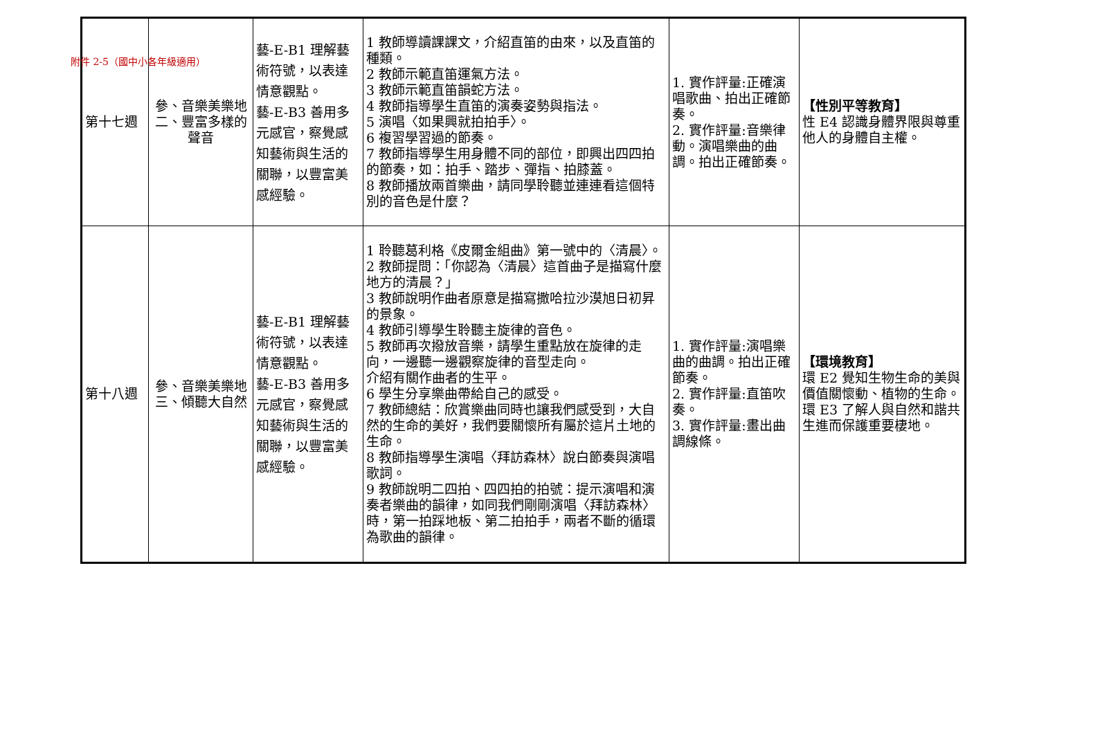附件 2-5（國中小各年級適用）
| 第十七週 | 參、音樂美樂地 二、豐富多樣的聲音 | 藝-E-B1 理解藝術符號，以表達情意觀點。 藝-E-B3 善用多元感官，察覺感知藝術與生活的關聯，以豐富美感經驗。 | 1 教師導讀課課文，介紹直笛的由來，以及直笛的種類。 2 教師示範直笛運氣方法。 3 教師示範直笛韻蛇方法。 4 教師指導學生直笛的演奏姿勢與指法。 5 演唱〈如果興就拍拍手〉。 6 複習學習過的節奏。 7 教師指導學生用身體不同的部位，即興出四四拍的節奏，如：拍手、踏步、彈指、拍膝蓋。 8 教師播放兩首樂曲，請同學聆聽並連連看這個特別的音色是什麼？ | 1. 實作評量:正確演唱歌曲、拍出正確節奏。 2. 實作評量:音樂律動。演唱樂曲的曲調。拍出正確節奏。 | 【性別平等教育】 性 E4 認識身體界限與尊重他人的身體自主權。 |
| 第十八週 | 參、音樂美樂地 三、傾聽大自然 | 藝-E-B1 理解藝術符號，以表達情意觀點。 藝-E-B3 善用多元感官，察覺感知藝術與生活的關聯，以豐富美感經驗。 | 1 聆聽葛利格《皮爾金組曲》第一號中的〈清晨〉。 2 教師提問：「你認為〈清晨〉這首曲子是描寫什麼地方的清晨？」 3 教師說明作曲者原意是描寫撒哈拉沙漠旭日初昇的景象。 4 教師引導學生聆聽主旋律的音色。 5 教師再次撥放音樂，請學生重點放在旋律的走向，一邊聽一邊觀察旋律的音型走向。 介紹有關作曲者的生平。 6 學生分享樂曲帶給自己的感受。 7 教師總結：欣賞樂曲同時也讓我們感受到，大自然的生命的美好，我們要關懷所有屬於這片土地的生命。 8 教師指導學生演唱〈拜訪森林〉說白節奏與演唱歌詞。 9 教師說明二四拍、四四拍的拍號：提示演唱和演奏者樂曲的韻律，如同我們剛剛演唱〈拜訪森林〉時，第一拍踩地板、第二拍拍手，兩者不斷的循環為歌曲的韻律。 | 1. 實作評量:演唱樂曲的曲調。拍出正確節奏。 2. 實作評量:直笛吹奏。 3. 實作評量:畫出曲調線條。 | 【環境教育】 環 E2 覺知生物生命的美與價值關懷動、植物的生命。 環 E3 了解人與自然和諧共生進而保護重要棲地。 |